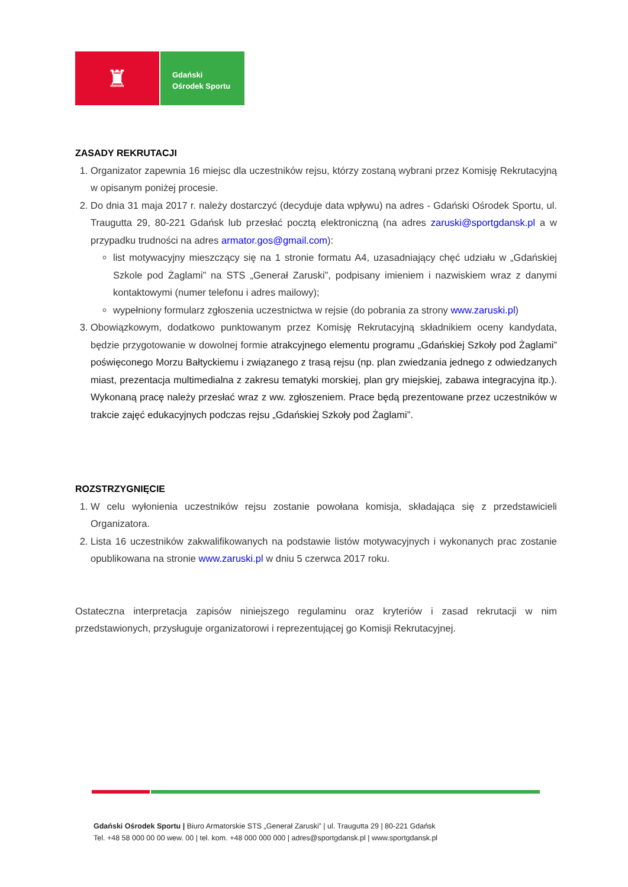♜
Gdański
Ośrodek Sportu
ZASADY REKRUTACJI
1. Organizator zapewnia 16 miejsc dla uczestników rejsu, którzy zostaną wybrani przez Komisję Rekrutacyjną w opisanym poniżej procesie.
2. Do dnia 31 maja 2017 r. należy dostarczyć (decyduje data wpływu) na adres - Gdański Ośrodek Sportu, ul. Traugutta 29, 80-221 Gdańsk lub przesłać pocztą elektroniczną (na adres zaruski@sportgdansk.pl a w przypadku trudności na adres armator.gos@gmail.com):
list motywacyjny mieszczący się na 1 stronie formatu A4, uzasadniający chęć udziału w „Gdańskiej Szkole pod Żaglami” na STS „Generał Zaruski”, podpisany imieniem i nazwiskiem wraz z danymi kontaktowymi (numer telefonu i adres mailowy);
wypełniony formularz zgłoszenia uczestnictwa w rejsie (do pobrania za strony www.zaruski.pl)
3. Obowiązkowym, dodatkowo punktowanym przez Komisję Rekrutacyjną składnikiem oceny kandydata, będzie przygotowanie w dowolnej formie atrakcyjnego elementu programu „Gdańskiej Szkoły pod Żaglami” poświęconego Morzu Bałtyckiemu i związanego z trasą rejsu (np. plan zwiedzania jednego z odwiedzanych miast, prezentacja multimedialna z zakresu tematyki morskiej, plan gry miejskiej, zabawa integracyjna itp.). Wykonaną pracę należy przesłać wraz z ww. zgłoszeniem. Prace będą prezentowane przez uczestników w trakcie zajęć edukacyjnych podczas rejsu „Gdańskiej Szkoły pod Żaglami”.
ROZSTRZYGNIĘCIE
1. W celu wyłonienia uczestników rejsu zostanie powołana komisja, składająca się z przedstawicieli Organizatora.
2. Lista 16 uczestników zakwalifikowanych na podstawie listów motywacyjnych i wykonanych prac zostanie opublikowana na stronie www.zaruski.pl w dniu 5 czerwca 2017 roku.
Ostateczna interpretacja zapisów niniejszego regulaminu oraz kryteriów i zasad rekrutacji w nim przedstawionych, przysługuje organizatorowi i reprezentującej go Komisji Rekrutacyjnej.
Gdański Ośrodek Sportu | Biuro Armatorskie STS „Generał Zaruski” | ul. Traugutta 29 | 80-221 Gdańsk
Tel. +48 58 000 00 00 wew. 00 | tel. kom. +48 000 000 000 | adres@sportgdansk.pl | www.sportgdansk.pl